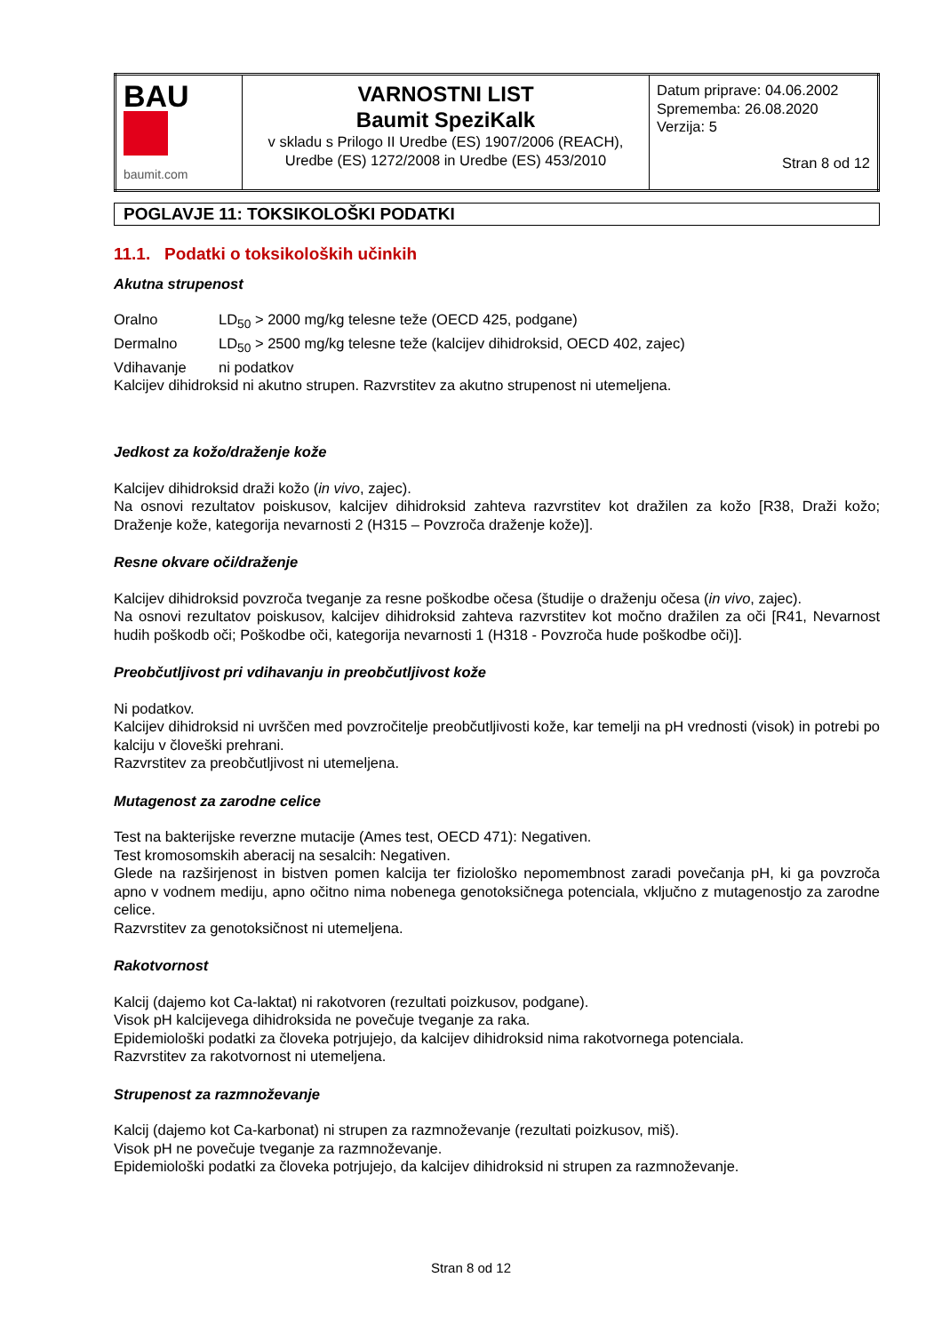| BAU baumit.com | VARNOSTNI LIST Baumit SpeziKalk v skladu s Prilogo II Uredbe (ES) 1907/2006 (REACH), Uredbe (ES) 1272/2008 in Uredbe (ES) 453/2010 | Datum priprave: 04.06.2002 Sprememba: 26.08.2020 Verzija: 5 Stran 8 od 12 |
POGLAVJE 11: TOKSIKOLOŠKI PODATKI
11.1. Podatki o toksikoloških učinkih
Akutna strupenost
Oralno LD<sub>50</sub> > 2000 mg/kg telesne teže (OECD 425, podgane)
Dermalno LD<sub>50</sub> > 2500 mg/kg telesne teže (kalcijev dihidroksid, OECD 402, zajec)
Vdihavanje ni podatkov
Kalcijev dihidroksid ni akutno strupen. Razvrstitev za akutno strupenost ni utemeljena.
Jedkost za kožo/draženje kože
Kalcijev dihidroksid draži kožo (in vivo, zajec).
Na osnovi rezultatov poiskusov, kalcijev dihidroksid zahteva razvrstitev kot dražilen za kožo [R38, Draži kožo; Draženje kože, kategorija nevarnosti 2 (H315 – Povzroča draženje kože)].
Resne okvare oči/draženje
Kalcijev dihidroksid povzroča tveganje za resne poškodbe očesa (študije o draženju očesa (in vivo, zajec).
Na osnovi rezultatov poiskusov, kalcijev dihidroksid zahteva razvrstitev kot močno dražilen za oči [R41, Nevarnost hudih poškodb oči; Poškodbe oči, kategorija nevarnosti 1 (H318 - Povzroča hude poškodbe oči)].
Preobčutljivost pri vdihavanju in preobčutljivost kože
Ni podatkov.
Kalcijev dihidroksid ni uvrščen med povzročitelje preobčutljivosti kože, kar temelji na pH vrednosti (visok) in potrebi po kalciju v človeški prehrani.
Razvrstitev za preobčutljivost ni utemeljena.
Mutagenost za zarodne celice
Test na bakterijske reverzne mutacije (Ames test, OECD 471): Negativen.
Test kromosomskih aberacij na sesalcih: Negativen.
Glede na razširjenost in bistven pomen kalcija ter fiziološko nepomembnost zaradi povečanja pH, ki ga povzroča apno v vodnem mediju, apno očitno nima nobenega genotoksičnega potenciala, vključno z mutagenostjo za zarodne celice.
Razvrstitev za genotoksičnost ni utemeljena.
Rakotvornost
Kalcij (dajemo kot Ca-laktat) ni rakotvoren (rezultati poizkusov, podgane).
Visok pH kalcijevega dihidroksida ne povečuje tveganje za raka.
Epidemiološki podatki za človeka potrjujejo, da kalcijev dihidroksid nima rakotvornega potenciala.
Razvrstitev za rakotvornost ni utemeljena.
Strupenost za razmnoževanje
Kalcij (dajemo kot Ca-karbonat) ni strupen za razmnoževanje (rezultati poizkusov, miš).
Visok pH ne povečuje tveganje za razmnoževanje.
Epidemiološki podatki za človeka potrjujejo, da kalcijev dihidroksid ni strupen za razmnoževanje.
Stran 8 od 12